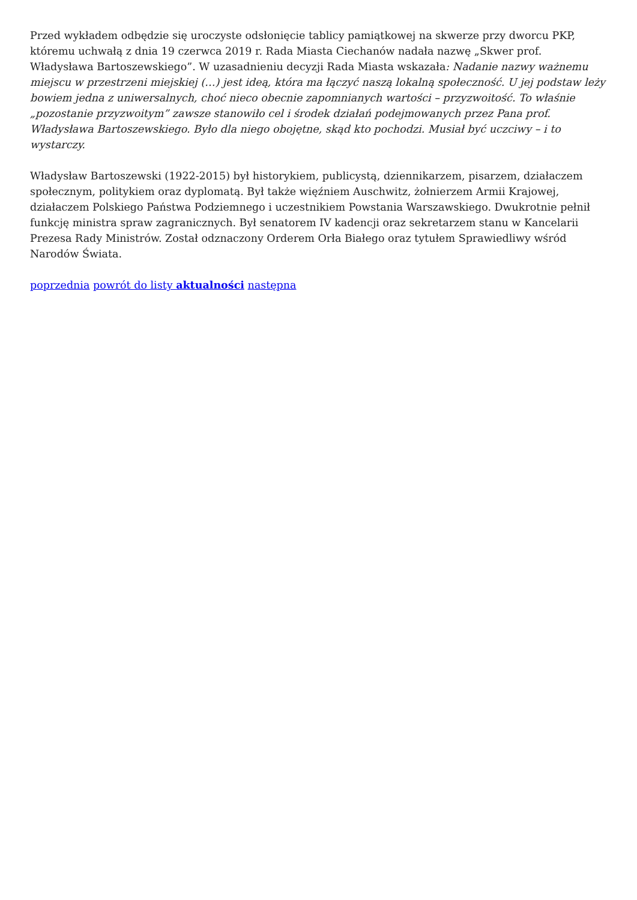Przed wykładem odbędzie się uroczyste odsłonięcie tablicy pamiątkowej na skwerze przy dworcu PKP, któremu uchwałą z dnia 19 czerwca 2019 r. Rada Miasta Ciechanów nadała nazwę „Skwer prof. Władysława Bartoszewskiego”. W uzasadnieniu decyzji Rada Miasta wskazała: Nadanie nazwy ważnemu miejscu w przestrzeni miejskiej (…) jest ideą, która ma łączyć naszą lokalną społeczność. U jej podstaw leży bowiem jedna z uniwersalnych, choć nieco obecnie zapomnianych wartości – przyzwoitość. To właśnie „pozostanie przyzwoitym” zawsze stanowiło cel i środek działań podejmowanych przez Pana prof. Władysława Bartoszewskiego. Było dla niego obojętne, skąd kto pochodzi. Musiał być uczciwy – i to wystarczy.
Władysław Bartoszewski (1922-2015) był historykiem, publicystą, dziennikarzem, pisarzem, działaczem społecznym, politykiem oraz dyplomatą. Był także więźniem Auschwitz, żołnierzem Armii Krajowej, działaczem Polskiego Państwa Podziemnego i uczestnikiem Powstania Warszawskiego. Dwukrotnie pełnił funkcję ministra spraw zagranicznych. Był senatorem IV kadencji oraz sekretarzem stanu w Kancelarii Prezesa Rady Ministrów. Został odznaczony Orderem Orła Białego oraz tytułem Sprawiedliwy wśród Narodów Świata.
poprzednia powrót do listy aktualności następna